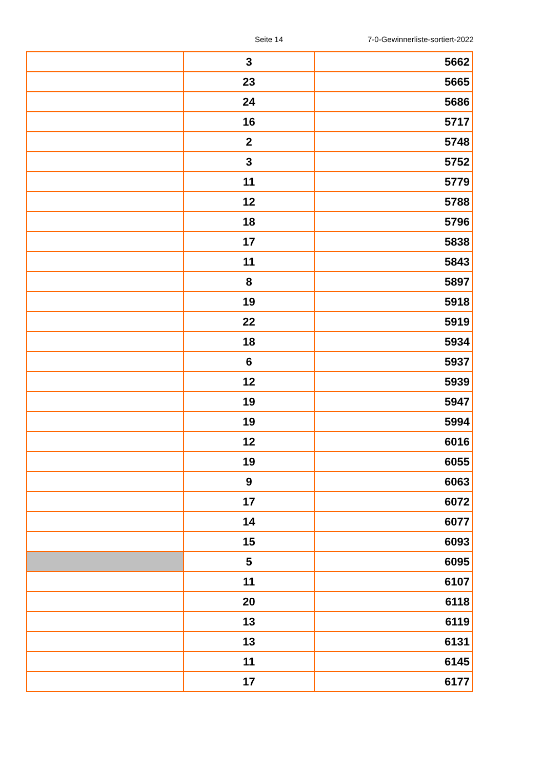Seite 14 7-0-Gewinnerliste-sortiert-2022
| | 3 | 5662 |
| | 23 | 5665 |
| | 24 | 5686 |
| | 16 | 5717 |
| | 2 | 5748 |
| | 3 | 5752 |
| | 11 | 5779 |
| | 12 | 5788 |
| | 18 | 5796 |
| | 17 | 5838 |
| | 11 | 5843 |
| | 8 | 5897 |
| | 19 | 5918 |
| | 22 | 5919 |
| | 18 | 5934 |
| | 6 | 5937 |
| | 12 | 5939 |
| | 19 | 5947 |
| | 19 | 5994 |
| | 12 | 6016 |
| | 19 | 6055 |
| | 9 | 6063 |
| | 17 | 6072 |
| | 14 | 6077 |
| | 15 | 6093 |
| | 5 | 6095 |
| | 11 | 6107 |
| | 20 | 6118 |
| | 13 | 6119 |
| | 13 | 6131 |
| | 11 | 6145 |
| | 17 | 6177 |